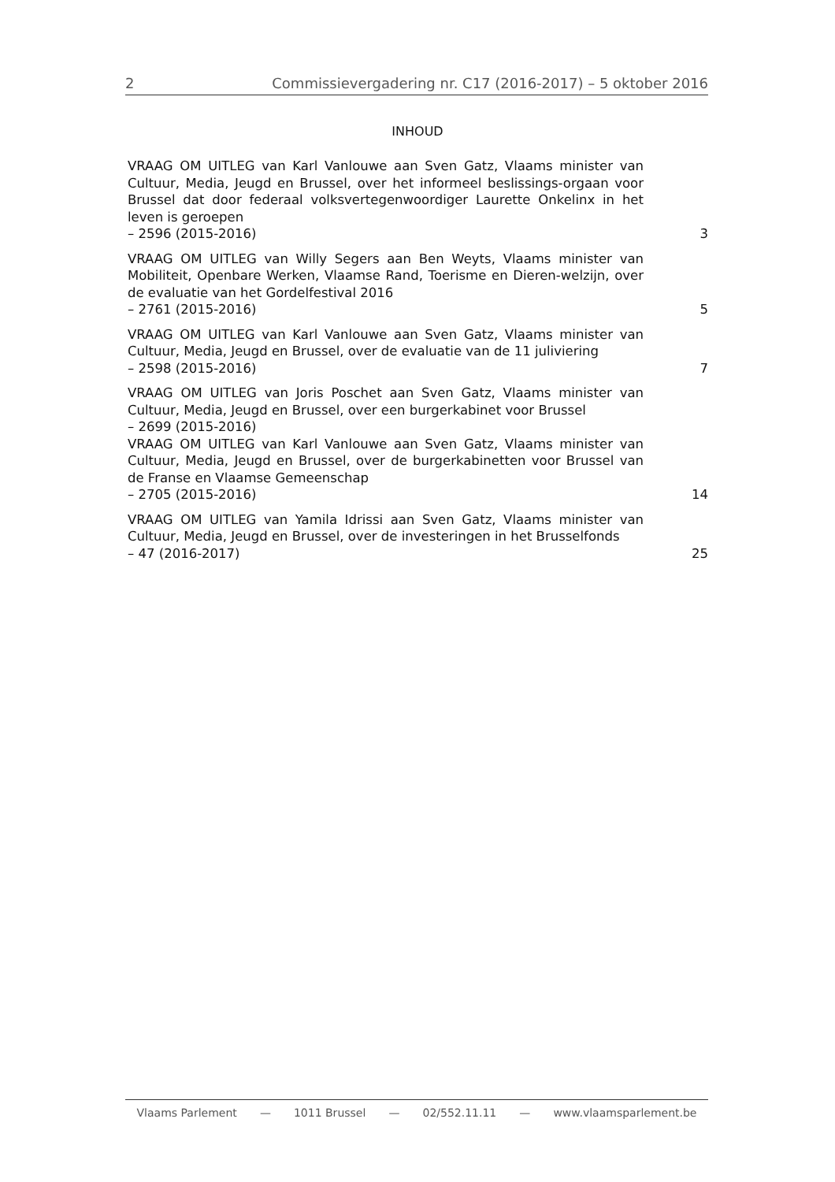2 Commissievergadering nr. C17 (2016-2017) – 5 oktober 2016
INHOUD
VRAAG OM UITLEG van Karl Vanlouwe aan Sven Gatz, Vlaams minister van Cultuur, Media, Jeugd en Brussel, over het informeel beslissings-orgaan voor Brussel dat door federaal volksvertegenwoordiger Laurette Onkelinx in het leven is geroepen
– 2596 (2015-2016)
3
VRAAG OM UITLEG van Willy Segers aan Ben Weyts, Vlaams minister van Mobiliteit, Openbare Werken, Vlaamse Rand, Toerisme en Dieren-welzijn, over de evaluatie van het Gordelfestival 2016
– 2761 (2015-2016)
5
VRAAG OM UITLEG van Karl Vanlouwe aan Sven Gatz, Vlaams minister van Cultuur, Media, Jeugd en Brussel, over de evaluatie van de 11 juliviering
– 2598 (2015-2016)
7
VRAAG OM UITLEG van Joris Poschet aan Sven Gatz, Vlaams minister van Cultuur, Media, Jeugd en Brussel, over een burgerkabinet voor Brussel
– 2699 (2015-2016)
VRAAG OM UITLEG van Karl Vanlouwe aan Sven Gatz, Vlaams minister van Cultuur, Media, Jeugd en Brussel, over de burgerkabinetten voor Brussel van de Franse en Vlaamse Gemeenschap
– 2705 (2015-2016)
14
VRAAG OM UITLEG van Yamila Idrissi aan Sven Gatz, Vlaams minister van Cultuur, Media, Jeugd en Brussel, over de investeringen in het Brusselfonds
– 47 (2016-2017)
25
Vlaams Parlement — 1011 Brussel — 02/552.11.11 — www.vlaamsparlement.be